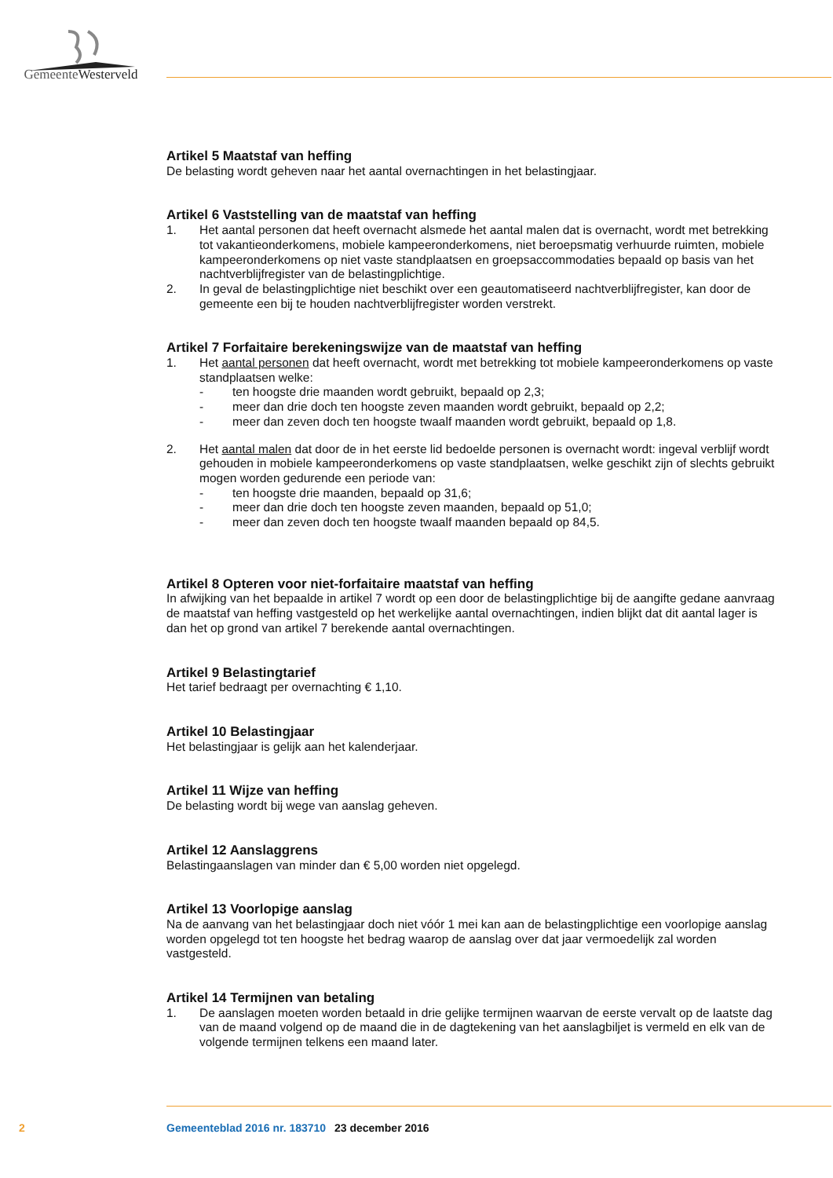GemeenteWesterveld
Artikel 5 Maatstaf van heffing
De belasting wordt geheven naar het aantal overnachtingen in het belastingjaar.
Artikel 6 Vaststelling van de maatstaf van heffing
1. Het aantal personen dat heeft overnacht alsmede het aantal malen dat is overnacht, wordt met betrekking tot vakantieonderkomens, mobiele kampeeronderkomens, niet beroepsmatig verhuurde ruimten, mobiele kampeeronderkomens op niet vaste standplaatsen en groepsaccommodaties bepaald op basis van het nachtverblijfregister van de belastingplichtige.
2. In geval de belastingplichtige niet beschikt over een geautomatiseerd nachtverblijfregister, kan door de gemeente een bij te houden nachtverblijfregister worden verstrekt.
Artikel 7 Forfaitaire berekeningswijze van de maatstaf van heffing
1. Het aantal personen dat heeft overnacht, wordt met betrekking tot mobiele kampeeronderkomens op vaste standplaatsen welke:
- ten hoogste drie maanden wordt gebruikt, bepaald op 2,3;
- meer dan drie doch ten hoogste zeven maanden wordt gebruikt, bepaald op 2,2;
- meer dan zeven doch ten hoogste twaalf maanden wordt gebruikt, bepaald op 1,8.
2. Het aantal malen dat door de in het eerste lid bedoelde personen is overnacht wordt: ingeval verblijf wordt gehouden in mobiele kampeeronderkomens op vaste standplaatsen, welke geschikt zijn of slechts gebruikt mogen worden gedurende een periode van:
- ten hoogste drie maanden, bepaald op 31,6;
- meer dan drie doch ten hoogste zeven maanden, bepaald op 51,0;
- meer dan zeven doch ten hoogste twaalf maanden bepaald op 84,5.
Artikel 8 Opteren voor niet-forfaitaire maatstaf van heffing
In afwijking van het bepaalde in artikel 7 wordt op een door de belastingplichtige bij de aangifte gedane aanvraag de maatstaf van heffing vastgesteld op het werkelijke aantal overnachtingen, indien blijkt dat dit aantal lager is dan het op grond van artikel 7 berekende aantal overnachtingen.
Artikel 9 Belastingtarief
Het tarief bedraagt per overnachting € 1,10.
Artikel 10 Belastingjaar
Het belastingjaar is gelijk aan het kalenderjaar.
Artikel 11 Wijze van heffing
De belasting wordt bij wege van aanslag geheven.
Artikel 12 Aanslaggrens
Belastingaanslagen van minder dan € 5,00 worden niet opgelegd.
Artikel 13 Voorlopige aanslag
Na de aanvang van het belastingjaar doch niet vóór 1 mei kan aan de belastingplichtige een voorlopige aanslag worden opgelegd tot ten hoogste het bedrag waarop de aanslag over dat jaar vermoedelijk zal worden vastgesteld.
Artikel 14 Termijnen van betaling
1. De aanslagen moeten worden betaald in drie gelijke termijnen waarvan de eerste vervalt op de laatste dag van de maand volgend op de maand die in de dagtekening van het aanslagbiljet is vermeld en elk van de volgende termijnen telkens een maand later.
2 Gemeenteblad 2016 nr. 183710 23 december 2016